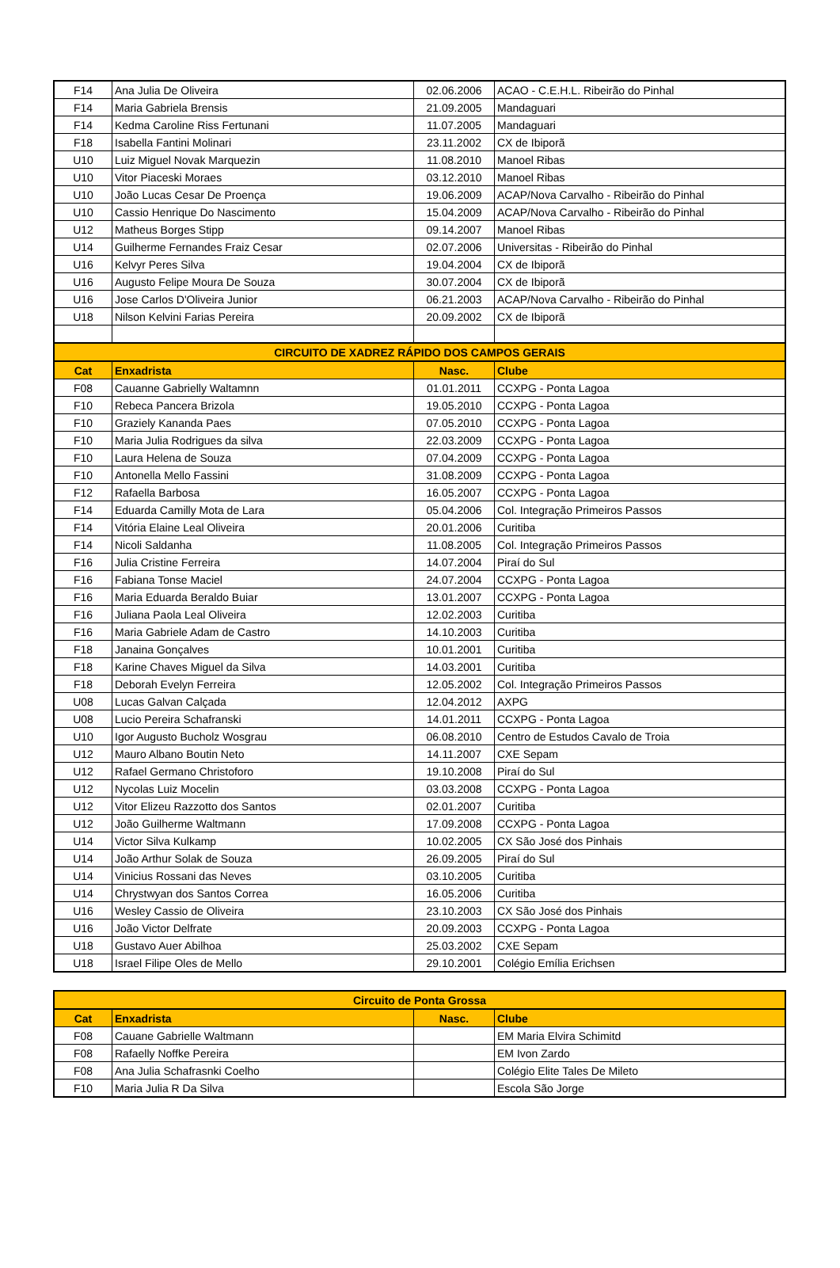| F14 | Ana Julia De Oliveira | 02.06.2006 | ACAO - C.E.H.L. Ribeirão do Pinhal |
| F14 | Maria Gabriela Brensis | 21.09.2005 | Mandaguari |
| F14 | Kedma Caroline Riss Fertunani | 11.07.2005 | Mandaguari |
| F18 | Isabella Fantini Molinari | 23.11.2002 | CX de Ibiporã |
| U10 | Luiz Miguel Novak Marquezin | 11.08.2010 | Manoel Ribas |
| U10 | Vitor Piaceski Moraes | 03.12.2010 | Manoel Ribas |
| U10 | João Lucas Cesar De Proença | 19.06.2009 | ACAP/Nova Carvalho - Ribeirão do Pinhal |
| U10 | Cassio Henrique Do Nascimento | 15.04.2009 | ACAP/Nova Carvalho - Ribeirão do Pinhal |
| U12 | Matheus Borges Stipp | 09.14.2007 | Manoel Ribas |
| U14 | Guilherme Fernandes Fraiz Cesar | 02.07.2006 | Universitas - Ribeirão do Pinhal |
| U16 | Kelvyr Peres Silva | 19.04.2004 | CX de Ibiporã |
| U16 | Augusto Felipe Moura De Souza | 30.07.2004 | CX de Ibiporã |
| U16 | Jose Carlos D'Oliveira Junior | 06.21.2003 | ACAP/Nova Carvalho - Ribeirão do Pinhal |
| U18 | Nilson Kelvini Farias Pereira | 20.09.2002 | CX de Ibiporã |
| CIRCUITO DE XADREZ RÁPIDO DOS CAMPOS GERAIS | | | |
| Cat | Enxadrista | Nasc. | Clube |
| F08 | Cauanne Gabrielly Waltamnn | 01.01.2011 | CCXPG - Ponta Lagoa |
| F10 | Rebeca Pancera Brizola | 19.05.2010 | CCXPG - Ponta Lagoa |
| F10 | Graziely Kananda Paes | 07.05.2010 | CCXPG - Ponta Lagoa |
| F10 | Maria Julia Rodrigues da silva | 22.03.2009 | CCXPG - Ponta Lagoa |
| F10 | Laura Helena de Souza | 07.04.2009 | CCXPG - Ponta Lagoa |
| F10 | Antonella Mello Fassini | 31.08.2009 | CCXPG - Ponta Lagoa |
| F12 | Rafaella Barbosa | 16.05.2007 | CCXPG - Ponta Lagoa |
| F14 | Eduarda Camilly Mota de Lara | 05.04.2006 | Col. Integração Primeiros Passos |
| F14 | Vitória Elaine Leal Oliveira | 20.01.2006 | Curitiba |
| F14 | Nicoli Saldanha | 11.08.2005 | Col. Integração Primeiros Passos |
| F16 | Julia Cristine Ferreira | 14.07.2004 | Piraí do Sul |
| F16 | Fabiana Tonse Maciel | 24.07.2004 | CCXPG - Ponta Lagoa |
| F16 | Maria Eduarda Beraldo Buiar | 13.01.2007 | CCXPG - Ponta Lagoa |
| F16 | Juliana Paola Leal Oliveira | 12.02.2003 | Curitiba |
| F16 | Maria Gabriele Adam de Castro | 14.10.2003 | Curitiba |
| F18 | Janaina Gonçalves | 10.01.2001 | Curitiba |
| F18 | Karine Chaves Miguel da Silva | 14.03.2001 | Curitiba |
| F18 | Deborah Evelyn Ferreira | 12.05.2002 | Col. Integração Primeiros Passos |
| U08 | Lucas Galvan Calçada | 12.04.2012 | AXPG |
| U08 | Lucio Pereira Schafranski | 14.01.2011 | CCXPG - Ponta Lagoa |
| U10 | Igor Augusto Bucholz Wosgrau | 06.08.2010 | Centro de Estudos Cavalo de Troia |
| U12 | Mauro Albano Boutin Neto | 14.11.2007 | CXE Sepam |
| U12 | Rafael Germano Christoforo | 19.10.2008 | Piraí do Sul |
| U12 | Nycolas Luiz Mocelin | 03.03.2008 | CCXPG - Ponta Lagoa |
| U12 | Vitor Elizeu Razzotto dos Santos | 02.01.2007 | Curitiba |
| U12 | João Guilherme Waltmann | 17.09.2008 | CCXPG - Ponta Lagoa |
| U14 | Victor Silva Kulkamp | 10.02.2005 | CX São José dos Pinhais |
| U14 | João Arthur Solak de Souza | 26.09.2005 | Piraí do Sul |
| U14 | Vinicius Rossani das Neves | 03.10.2005 | Curitiba |
| U14 | Chrystwyan dos Santos Correa | 16.05.2006 | Curitiba |
| U16 | Wesley Cassio de Oliveira | 23.10.2003 | CX São José dos Pinhais |
| U16 | João Victor Delfrate | 20.09.2003 | CCXPG - Ponta Lagoa |
| U18 | Gustavo Auer Abilhoa | 25.03.2002 | CXE Sepam |
| U18 | Israel Filipe Oles de Mello | 29.10.2001 | Colégio Emília Erichsen |
| Circuito de Ponta Grossa | | | |
| Cat | Enxadrista | Nasc. | Clube |
| F08 | Cauane Gabrielle Waltmann | | EM Maria Elvira Schimitd |
| F08 | Rafaelly Noffke Pereira | | EM Ivon Zardo |
| F08 | Ana Julia Schafrasnki Coelho | | Colégio Elite Tales De Mileto |
| F10 | Maria Julia R Da Silva | | Escola São Jorge |